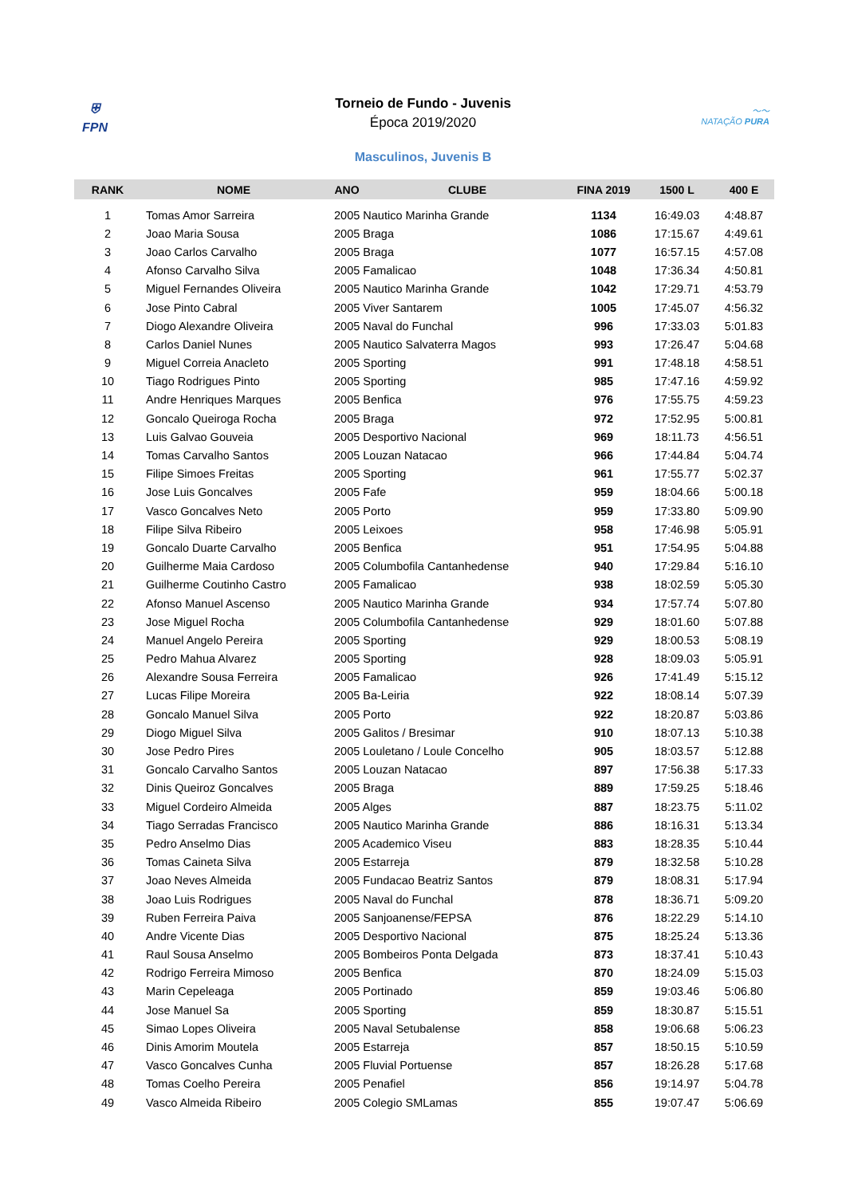⛨
FPN
Torneio de Fundo - Juvenis
Época 2019/2020
〜〜
NATAÇÃO PURA
Masculinos, Juvenis B
| RANK | NOME | ANO | CLUBE | FINA 2019 | 1500 L | 400 E |
| --- | --- | --- | --- | --- | --- | --- |
| 1 | Tomas Amor Sarreira | 2005 Nautico Marinha Grande | | 1134 | 16:49.03 | 4:48.87 |
| 2 | Joao Maria Sousa | 2005 Braga | | 1086 | 17:15.67 | 4:49.61 |
| 3 | Joao Carlos Carvalho | 2005 Braga | | 1077 | 16:57.15 | 4:57.08 |
| 4 | Afonso Carvalho Silva | 2005 Famalicao | | 1048 | 17:36.34 | 4:50.81 |
| 5 | Miguel Fernandes Oliveira | 2005 Nautico Marinha Grande | | 1042 | 17:29.71 | 4:53.79 |
| 6 | Jose Pinto Cabral | 2005 Viver Santarem | | 1005 | 17:45.07 | 4:56.32 |
| 7 | Diogo Alexandre Oliveira | 2005 Naval do Funchal | | 996 | 17:33.03 | 5:01.83 |
| 8 | Carlos Daniel Nunes | 2005 Nautico Salvaterra Magos | | 993 | 17:26.47 | 5:04.68 |
| 9 | Miguel Correia Anacleto | 2005 Sporting | | 991 | 17:48.18 | 4:58.51 |
| 10 | Tiago Rodrigues Pinto | 2005 Sporting | | 985 | 17:47.16 | 4:59.92 |
| 11 | Andre Henriques Marques | 2005 Benfica | | 976 | 17:55.75 | 4:59.23 |
| 12 | Goncalo Queiroga Rocha | 2005 Braga | | 972 | 17:52.95 | 5:00.81 |
| 13 | Luis Galvao Gouveia | 2005 Desportivo Nacional | | 969 | 18:11.73 | 4:56.51 |
| 14 | Tomas Carvalho Santos | 2005 Louzan Natacao | | 966 | 17:44.84 | 5:04.74 |
| 15 | Filipe Simoes Freitas | 2005 Sporting | | 961 | 17:55.77 | 5:02.37 |
| 16 | Jose Luis Goncalves | 2005 Fafe | | 959 | 18:04.66 | 5:00.18 |
| 17 | Vasco Goncalves Neto | 2005 Porto | | 959 | 17:33.80 | 5:09.90 |
| 18 | Filipe Silva Ribeiro | 2005 Leixoes | | 958 | 17:46.98 | 5:05.91 |
| 19 | Goncalo Duarte Carvalho | 2005 Benfica | | 951 | 17:54.95 | 5:04.88 |
| 20 | Guilherme Maia Cardoso | 2005 Columbofila Cantanhedense | | 940 | 17:29.84 | 5:16.10 |
| 21 | Guilherme Coutinho Castro | 2005 Famalicao | | 938 | 18:02.59 | 5:05.30 |
| 22 | Afonso Manuel Ascenso | 2005 Nautico Marinha Grande | | 934 | 17:57.74 | 5:07.80 |
| 23 | Jose Miguel Rocha | 2005 Columbofila Cantanhedense | | 929 | 18:01.60 | 5:07.88 |
| 24 | Manuel Angelo Pereira | 2005 Sporting | | 929 | 18:00.53 | 5:08.19 |
| 25 | Pedro Mahua Alvarez | 2005 Sporting | | 928 | 18:09.03 | 5:05.91 |
| 26 | Alexandre Sousa Ferreira | 2005 Famalicao | | 926 | 17:41.49 | 5:15.12 |
| 27 | Lucas Filipe Moreira | 2005 Ba-Leiria | | 922 | 18:08.14 | 5:07.39 |
| 28 | Goncalo Manuel Silva | 2005 Porto | | 922 | 18:20.87 | 5:03.86 |
| 29 | Diogo Miguel Silva | 2005 Galitos / Bresimar | | 910 | 18:07.13 | 5:10.38 |
| 30 | Jose Pedro Pires | 2005 Louletano / Loule Concelho | | 905 | 18:03.57 | 5:12.88 |
| 31 | Goncalo Carvalho Santos | 2005 Louzan Natacao | | 897 | 17:56.38 | 5:17.33 |
| 32 | Dinis Queiroz Goncalves | 2005 Braga | | 889 | 17:59.25 | 5:18.46 |
| 33 | Miguel Cordeiro Almeida | 2005 Alges | | 887 | 18:23.75 | 5:11.02 |
| 34 | Tiago Serradas Francisco | 2005 Nautico Marinha Grande | | 886 | 18:16.31 | 5:13.34 |
| 35 | Pedro Anselmo Dias | 2005 Academico Viseu | | 883 | 18:28.35 | 5:10.44 |
| 36 | Tomas Caineta Silva | 2005 Estarreja | | 879 | 18:32.58 | 5:10.28 |
| 37 | Joao Neves Almeida | 2005 Fundacao Beatriz Santos | | 879 | 18:08.31 | 5:17.94 |
| 38 | Joao Luis Rodrigues | 2005 Naval do Funchal | | 878 | 18:36.71 | 5:09.20 |
| 39 | Ruben Ferreira Paiva | 2005 Sanjoanense/FEPSA | | 876 | 18:22.29 | 5:14.10 |
| 40 | Andre Vicente Dias | 2005 Desportivo Nacional | | 875 | 18:25.24 | 5:13.36 |
| 41 | Raul Sousa Anselmo | 2005 Bombeiros Ponta Delgada | | 873 | 18:37.41 | 5:10.43 |
| 42 | Rodrigo Ferreira Mimoso | 2005 Benfica | | 870 | 18:24.09 | 5:15.03 |
| 43 | Marin Cepeleaga | 2005 Portinado | | 859 | 19:03.46 | 5:06.80 |
| 44 | Jose Manuel Sa | 2005 Sporting | | 859 | 18:30.87 | 5:15.51 |
| 45 | Simao Lopes Oliveira | 2005 Naval Setubalense | | 858 | 19:06.68 | 5:06.23 |
| 46 | Dinis Amorim Moutela | 2005 Estarreja | | 857 | 18:50.15 | 5:10.59 |
| 47 | Vasco Goncalves Cunha | 2005 Fluvial Portuense | | 857 | 18:26.28 | 5:17.68 |
| 48 | Tomas Coelho Pereira | 2005 Penafiel | | 856 | 19:14.97 | 5:04.78 |
| 49 | Vasco Almeida Ribeiro | 2005 Colegio SMLamas | | 855 | 19:07.47 | 5:06.69 |